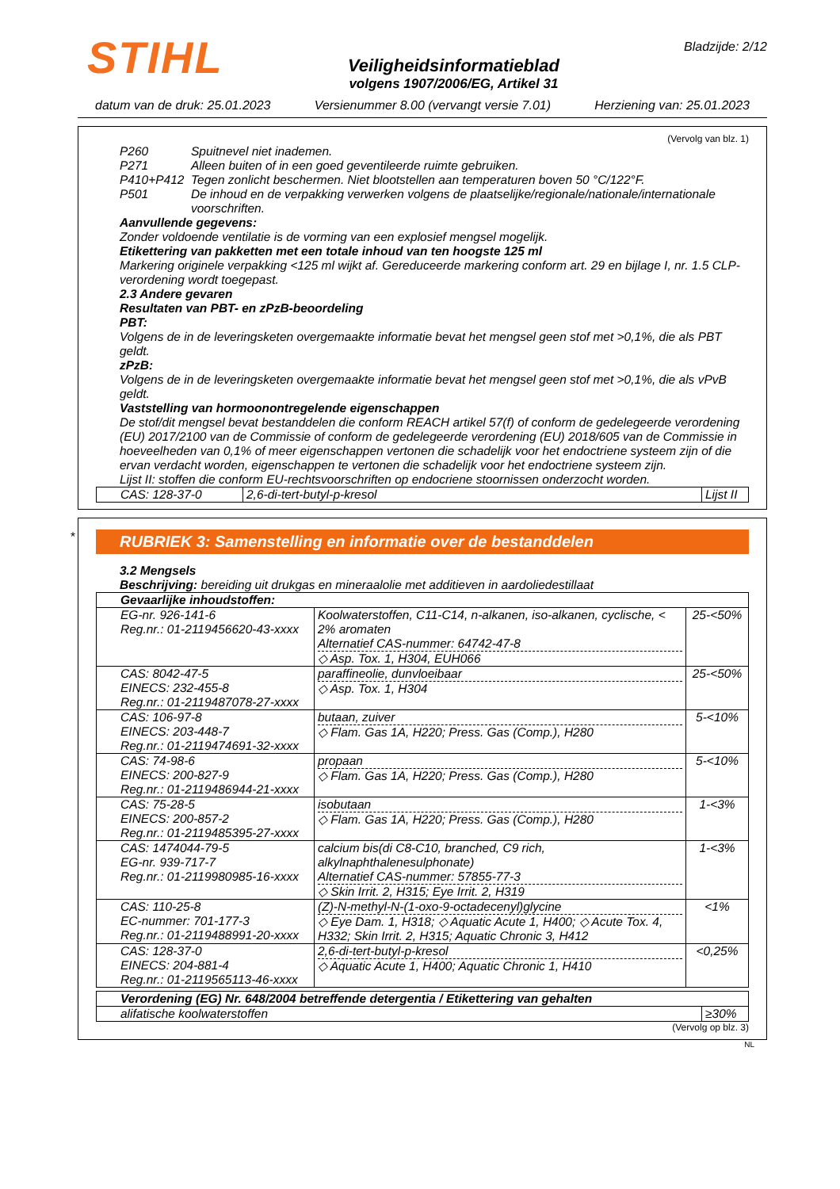STIHL
Veiligheidsinformatieblad
volgens 1907/2006/EG, Artikel 31
Bladzijde: 2/12
datum van de druk: 25.01.2023 Versienummer 8.00 (vervangt versie 7.01) Herziening van: 25.01.2023
(Vervolg van blz. 1)
P260 Spuitnevel niet inademen.
P271 Alleen buiten of in een goed geventileerde ruimte gebruiken.
P410+P412 Tegen zonlicht beschermen. Niet blootstellen aan temperaturen boven 50 °C/122°F.
P501 De inhoud en de verpakking verwerken volgens de plaatselijke/regionale/nationale/internationale voorschriften.
Aanvullende gegevens:
Zonder voldoende ventilatie is de vorming van een explosief mengsel mogelijk.
Etikettering van pakketten met een totale inhoud van ten hoogste 125 ml
Markering originele verpakking <125 ml wijkt af. Gereduceerde markering conform art. 29 en bijlage I, nr. 1.5 CLP-verordening wordt toegepast.
2.3 Andere gevaren
Resultaten van PBT- en zPzB-beoordeling
PBT:
Volgens de in de leveringsketen overgemaakte informatie bevat het mengsel geen stof met >0,1%, die als PBT geldt.
zPzB:
Volgens de in de leveringsketen overgemaakte informatie bevat het mengsel geen stof met >0,1%, die als vPvB geldt.
Vaststelling van hormoonontregelende eigenschappen
De stof/dit mengsel bevat bestanddelen die conform REACH artikel 57(f) of conform de gedelegeerde verordening (EU) 2017/2100 van de Commissie of conform de gedelegeerde verordening (EU) 2018/605 van de Commissie in hoeveelheden van 0,1% of meer eigenschappen vertonen die schadelijk voor het endoctriene systeem zijn of die ervan verdacht worden, eigenschappen te vertonen die schadelijk voor het endoctriene systeem zijn.
Lijst II: stoffen die conform EU-rechtsvoorschriften op endocriene stoornissen onderzocht worden.
| CAS: 128-37-0 | 2,6-di-tert-butyl-p-kresol | Lijst II |
*
RUBRIEK 3: Samenstelling en informatie over de bestanddelen
3.2 Mengsels
Beschrijving: bereiding uit drukgas en mineraalolie met additieven in aardoliedestillaat
| Gevaarlijke inhoudstoffen: | | |
| --- | --- | --- |
| EG-nr. 926-141-6 Reg.nr.: 01-2119456620-43-xxxx | Koolwaterstoffen, C11-C14, n-alkanen, iso-alkanen, cyclische, < 2% aromaten Alternatief CAS-nummer: 64742-47-8 ◇ Asp. Tox. 1, H304, EUH066 | 25-<50% |
| CAS: 8042-47-5 EINECS: 232-455-8 Reg.nr.: 01-2119487078-27-xxxx | paraffineolie, dunvloeibaar ◇ Asp. Tox. 1, H304 | 25-<50% |
| CAS: 106-97-8 EINECS: 203-448-7 Reg.nr.: 01-2119474691-32-xxxx | butaan, zuiver ◇ Flam. Gas 1A, H220; Press. Gas (Comp.), H280 | 5-<10% |
| CAS: 74-98-6 EINECS: 200-827-9 Reg.nr.: 01-2119486944-21-xxxx | propaan ◇ Flam. Gas 1A, H220; Press. Gas (Comp.), H280 | 5-<10% |
| CAS: 75-28-5 EINECS: 200-857-2 Reg.nr.: 01-2119485395-27-xxxx | isobutaan ◇ Flam. Gas 1A, H220; Press. Gas (Comp.), H280 | 1-<3% |
| CAS: 1474044-79-5 EG-nr. 939-717-7 Reg.nr.: 01-2119980985-16-xxxx | calcium bis(di C8-C10, branched, C9 rich, alkylnaphthalenesulphonate) Alternatief CAS-nummer: 57855-77-3 ◇ Skin Irrit. 2, H315; Eye Irrit. 2, H319 | 1-<3% |
| CAS: 110-25-8 EC-nummer: 701-177-3 Reg.nr.: 01-2119488991-20-xxxx | (Z)-N-methyl-N-(1-oxo-9-octadecenyl)glycine ◇ Eye Dam. 1, H318; ◇ Aquatic Acute 1, H400; ◇ Acute Tox. 4, H332; Skin Irrit. 2, H315; Aquatic Chronic 3, H412 | <1% |
| CAS: 128-37-0 EINECS: 204-881-4 Reg.nr.: 01-2119565113-46-xxxx | 2,6-di-tert-butyl-p-kresol ◇ Aquatic Acute 1, H400; Aquatic Chronic 1, H410 | <0,25% |
| Verordening (EG) Nr. 648/2004 betreffende detergentia / Etikettering van gehalten | |
| --- | --- |
| alifatische koolwaterstoffen | ≥30% |
(Vervolg op blz. 3)
NL